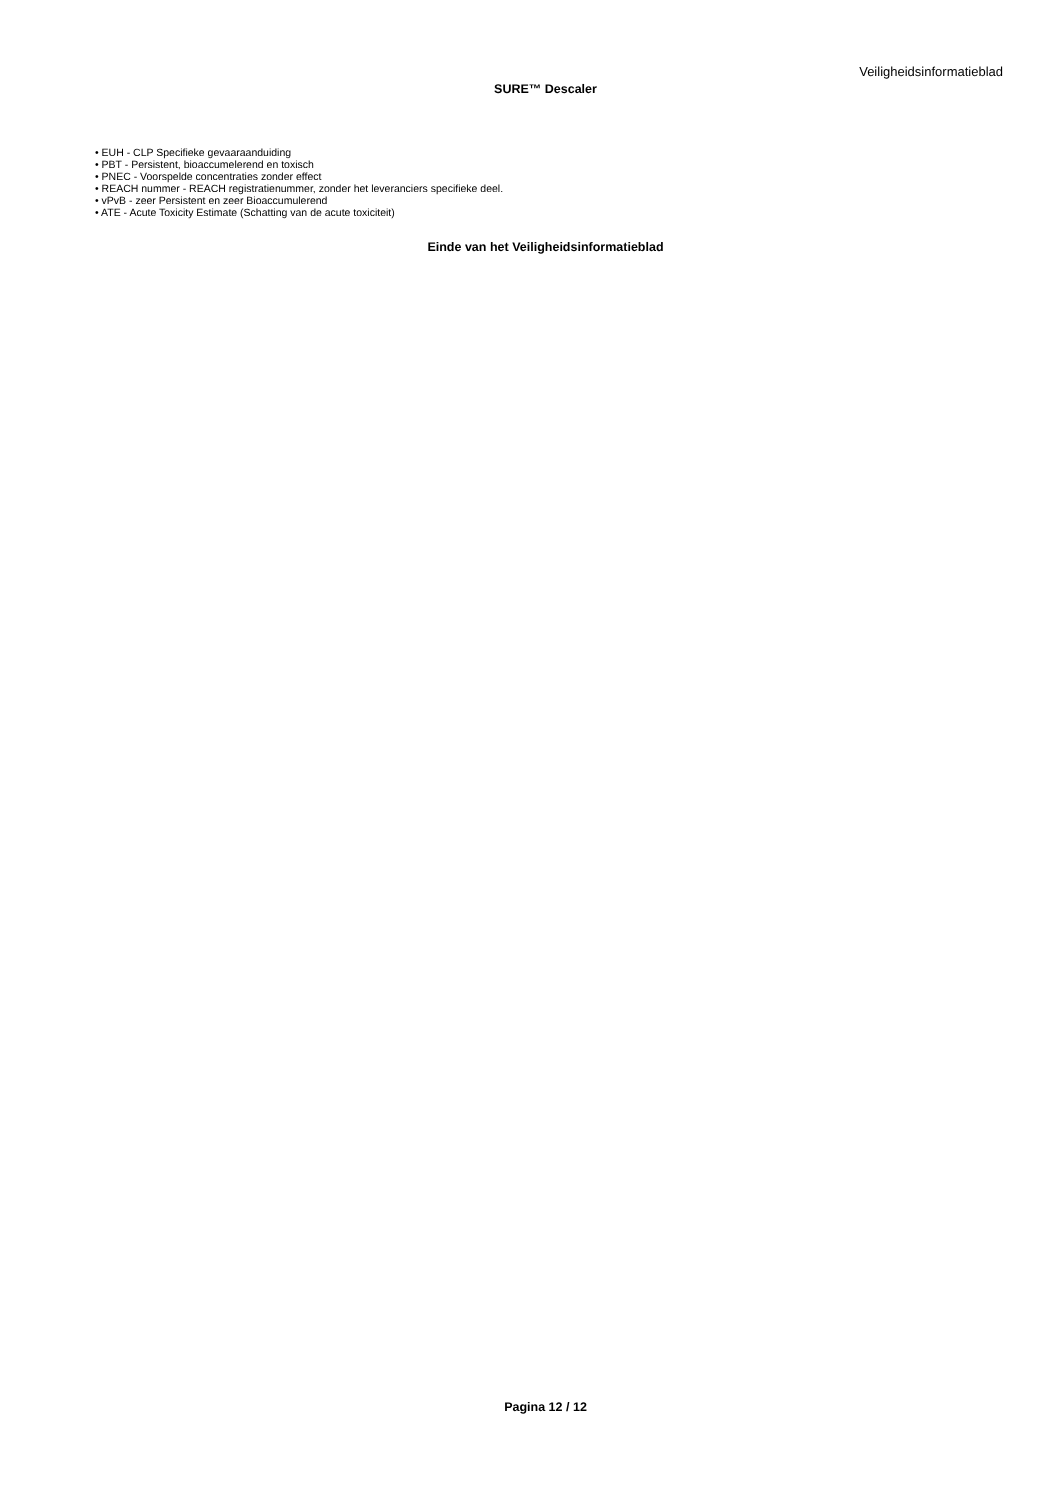Veiligheidsinformatieblad
SURE™ Descaler
• EUH - CLP Specifieke gevaaraanduiding
• PBT - Persistent, bioaccumelerend en toxisch
• PNEC - Voorspelde concentraties zonder effect
• REACH nummer - REACH registratienummer, zonder het leveranciers specifieke deel.
• vPvB - zeer Persistent en zeer Bioaccumulerend
• ATE - Acute Toxicity Estimate (Schatting van de acute toxiciteit)
Einde van het Veiligheidsinformatieblad
Pagina 12 / 12